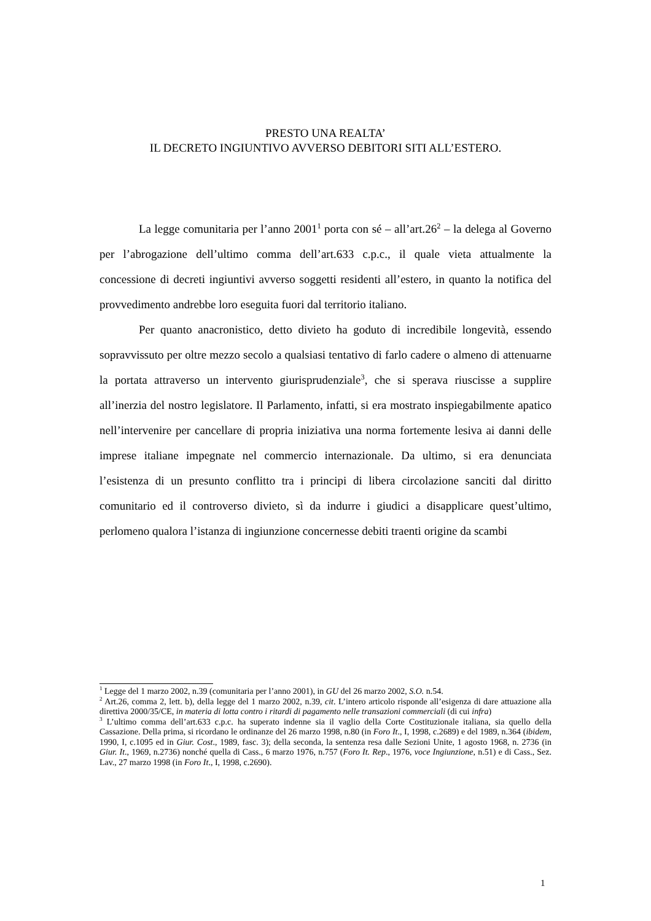PRESTO UNA REALTA’
IL DECRETO INGIUNTIVO AVVERSO DEBITORI SITI ALL’ESTERO.
La legge comunitaria per l’anno 2001<sup>1</sup> porta con sé – all’art.26<sup>2</sup> – la delega al Governo per l’abrogazione dell’ultimo comma dell’art.633 c.p.c., il quale vieta attualmente la concessione di decreti ingiuntivi avverso soggetti residenti all’estero, in quanto la notifica del provvedimento andrebbe loro eseguita fuori dal territorio italiano.
Per quanto anacronistico, detto divieto ha goduto di incredibile longevità, essendo sopravvissuto per oltre mezzo secolo a qualsiasi tentativo di farlo cadere o almeno di attenuarne la portata attraverso un intervento giurisprudenziale<sup>3</sup>, che si sperava riuscisse a supplire all’inerzia del nostro legislatore. Il Parlamento, infatti, si era mostrato inspiegabilmente apatico nell’intervenire per cancellare di propria iniziativa una norma fortemente lesiva ai danni delle imprese italiane impegnate nel commercio internazionale. Da ultimo, si era denunciata l’esistenza di un presunto conflitto tra i principi di libera circolazione sanciti dal diritto comunitario ed il controverso divieto, sì da indurre i giudici a disapplicare quest’ultimo, perlomeno qualora l’istanza di ingiunzione concernesse debiti traenti origine da scambi
<sup>1</sup> Legge del 1 marzo 2002, n.39 (comunitaria per l’anno 2001), in GU del 26 marzo 2002, S.O. n.54.
<sup>2</sup> Art.26, comma 2, lett. b), della legge del 1 marzo 2002, n.39, cit. L’intero articolo risponde all’esigenza di dare attuazione alla direttiva 2000/35/CE, in materia di lotta contro i ritardi di pagamento nelle transazioni commerciali (di cui infra)
<sup>3</sup> L’ultimo comma dell’art.633 c.p.c. ha superato indenne sia il vaglio della Corte Costituzionale italiana, sia quello della Cassazione. Della prima, si ricordano le ordinanze del 26 marzo 1998, n.80 (in Foro It., I, 1998, c.2689) e del 1989, n.364 (ibidem, 1990, I, c.1095 ed in Giur. Cost., 1989, fasc. 3); della seconda, la sentenza resa dalle Sezioni Unite, 1 agosto 1968, n. 2736 (in Giur. It., 1969, n.2736) nonché quella di Cass., 6 marzo 1976, n.757 (Foro It. Rep., 1976, voce Ingiunzione, n.51) e di Cass., Sez. Lav., 27 marzo 1998 (in Foro It., I, 1998, c.2690).
1